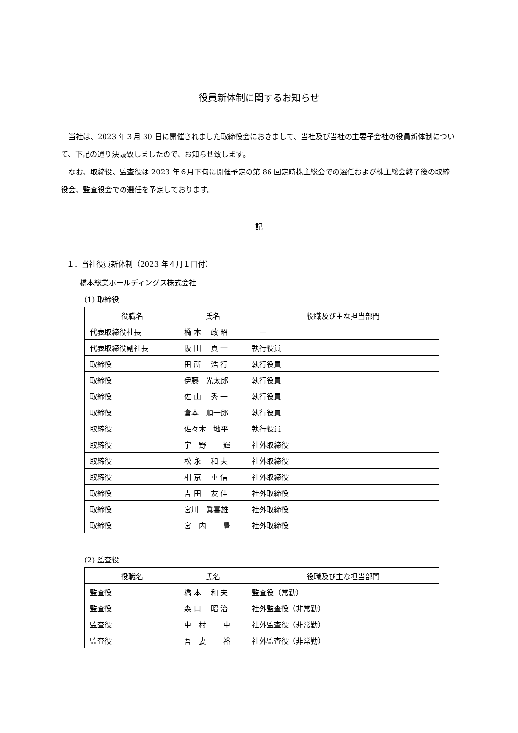役員新体制に関するお知らせ
当社は、2023 年３月 30 日に開催されました取締役会におきまして、当社及び当社の主要子会社の役員新体制について、下記の通り決議致しましたので、お知らせ致します。
なお、取締役、監査役は 2023 年６月下旬に開催予定の第 86 回定時株主総会での選任および株主総会終了後の取締役会、監査役会での選任を予定しております。
記
１．当社役員新体制（2023 年４月１日付）
橋本総業ホールディングス株式会社
(1) 取締役
| 役職名 | 氏名 | 役職及び主な担当部門 |
| --- | --- | --- |
| 代表取締役社長 | 橋 本 政 昭 | － |
| 代表取締役副社長 | 阪 田 貞 一 | 執行役員 |
| 取締役 | 田 所 浩 行 | 執行役員 |
| 取締役 | 伊藤 光太郎 | 執行役員 |
| 取締役 | 佐 山 秀 一 | 執行役員 |
| 取締役 | 倉本 順一郎 | 執行役員 |
| 取締役 | 佐々木 地平 | 執行役員 |
| 取締役 | 宇 野 輝 | 社外取締役 |
| 取締役 | 松 永 和 夫 | 社外取締役 |
| 取締役 | 相 京 重 信 | 社外取締役 |
| 取締役 | 吉 田 友 佳 | 社外取締役 |
| 取締役 | 宮川 眞喜雄 | 社外取締役 |
| 取締役 | 宮 内 豊 | 社外取締役 |
(2) 監査役
| 役職名 | 氏名 | 役職及び主な担当部門 |
| --- | --- | --- |
| 監査役 | 橋 本 和 夫 | 監査役（常勤） |
| 監査役 | 森 口 昭 治 | 社外監査役（非常勤） |
| 監査役 | 中 村 中 | 社外監査役（非常勤） |
| 監査役 | 吾 妻 裕 | 社外監査役（非常勤） |